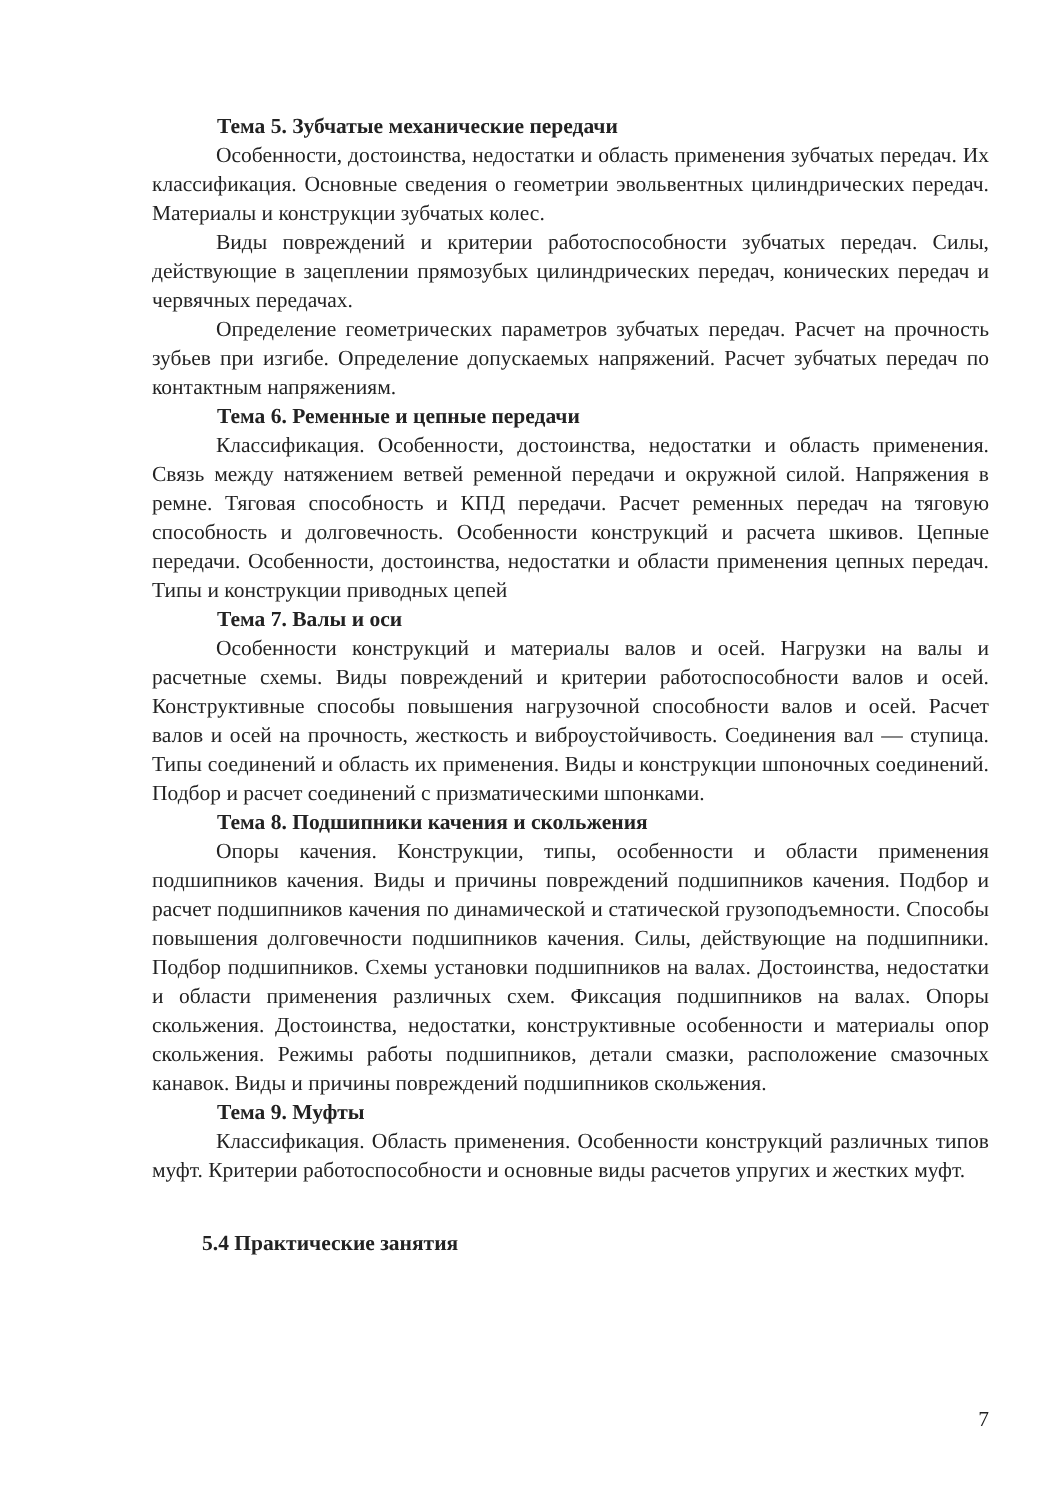Тема 5. Зубчатые механические передачи
Особенности, достоинства, недостатки и область применения зубчатых передач. Их классификация. Основные сведения о геометрии эвольвентных цилиндрических передач. Материалы и конструкции зубчатых колес.
Виды повреждений и критерии работоспособности зубчатых передач. Силы, действующие в зацеплении прямозубых цилиндрических передач, конических передач и червячных передачах.
Определение геометрических параметров зубчатых передач. Расчет на прочность зубьев при изгибе. Определение допускаемых напряжений. Расчет зубчатых передач по контактным напряжениям.
Тема 6. Ременные и цепные передачи
Классификация. Особенности, достоинства, недостатки и область применения. Связь между натяжением ветвей ременной передачи и окружной силой. Напряжения в ремне. Тяговая способность и КПД передачи. Расчет ременных передач на тяговую способность и долговечность. Особенности конструкций и расчета шкивов. Цепные передачи. Особенности, достоинства, недостатки и области применения цепных передач. Типы и конструкции приводных цепей
Тема 7. Валы и оси
Особенности конструкций и материалы валов и осей. Нагрузки на валы и расчетные схемы. Виды повреждений и критерии работоспособности валов и осей. Конструктивные способы повышения нагрузочной способности валов и осей. Расчет валов и осей на прочность, жесткость и виброустойчивость. Соединения вал — ступица. Типы соединений и область их применения. Виды и конструкции шпоночных соединений. Подбор и расчет соединений с призматическими шпонками.
Тема 8. Подшипники качения и скольжения
Опоры качения. Конструкции, типы, особенности и области применения подшипников качения. Виды и причины повреждений подшипников качения. Подбор и расчет подшипников качения по динамической и статической грузоподъемности. Способы повышения долговечности подшипников качения. Силы, действующие на подшипники. Подбор подшипников. Схемы установки подшипников на валах. Достоинства, недостатки и области применения различных схем. Фиксация подшипников на валах. Опоры скольжения. Достоинства, недостатки, конструктивные особенности и материалы опор скольжения. Режимы работы подшипников, детали смазки, расположение смазочных канавок. Виды и причины повреждений подшипников скольжения.
Тема 9. Муфты
Классификация. Область применения. Особенности конструкций различных типов муфт. Критерии работоспособности и основные виды расчетов упругих и жестких муфт.
5.4 Практические занятия
7